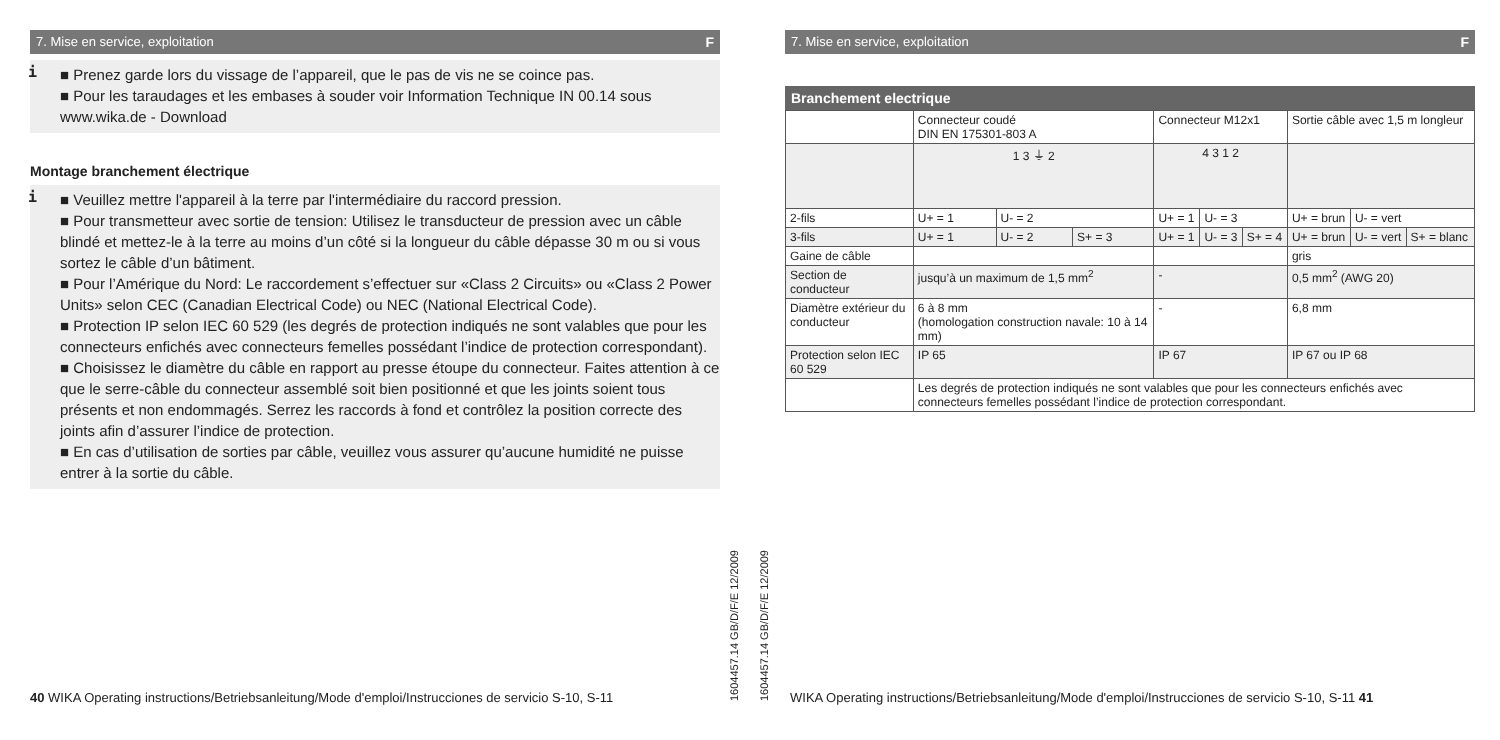7. Mise en service, exploitation F
i
■ Prenez garde lors du vissage de l’appareil, que le pas de vis ne se coince pas.
■ Pour les taraudages et les embases à souder voir Information Technique IN 00.14 sous www.wika.de - Download
Montage branchement électrique
i
■ Veuillez mettre l'appareil à la terre par l'intermédiaire du raccord pression.
■ Pour transmetteur avec sortie de tension: Utilisez le transducteur de pression avec un câble blindé et mettez-le à la terre au moins d’un côté si la longueur du câble dépasse 30 m ou si vous sortez le câble d’un bâtiment.
■ Pour l’Amérique du Nord: Le raccordement s’effectuer sur «Class 2 Circuits» ou «Class 2 Power Units» selon CEC (Canadian Electrical Code) ou NEC (National Electrical Code).
■ Protection IP selon IEC 60 529 (les degrés de protection indiqués ne sont valables que pour les connecteurs enfichés avec connecteurs femelles possédant l’indice de protection correspondant).
■ Choisissez le diamètre du câble en rapport au presse étoupe du connecteur. Faites attention à ce que le serre-câble du connecteur assemblé soit bien positionné et que les joints soient tous présents et non endommagés. Serrez les raccords à fond et contrôlez la position correcte des joints afin d’assurer l’indice de protection.
■ En cas d’utilisation de sorties par câble, veuillez vous assurer qu’aucune humidité ne puisse entrer à la sortie du câble.
7. Mise en service, exploitation F
Branchement electrique
| | Connecteur coudé DIN EN 175301-803 A | | | Connecteur M12x1 | | | Sortie câble avec 1,5 m longleur | | |
| | 1 3 ⏚ 2 | | | 4 3 1 2 | | | | | |
| 2-fils | U+ = 1 | U- = 2 | | U+ = 1 | U- = 3 | | U+ = brun | U- = vert | |
| 3-fils | U+ = 1 | U- = 2 | S+ = 3 | U+ = 1 | U- = 3 | S+ = 4 | U+ = brun | U- = vert | S+ = blanc |
| Gaine de câble | | | | | | | gris | | |
| Section de conducteur | jusqu’à un maximum de 1,5 mm<sup>2</sup> | | | - | | | 0,5 mm<sup>2</sup> (AWG 20) | | |
| Diamètre extérieur du conducteur | 6 à 8 mm (homologation construction navale: 10 à 14 mm) | | | - | | | 6,8 mm | | |
| Protection selon IEC 60 529 | IP 65 | | | IP 67 | | | IP 67 ou IP 68 | | |
| | Les degrés de protection indiqués ne sont valables que pour les connecteurs enfichés avec connecteurs femelles possédant l’indice de protection correspondant. | | | | | | | | |
40 WIKA Operating instructions/Betriebsanleitung/Mode d'emploi/Instrucciones de servicio S-10, S-11
1604457.14 GB/D/F/E 12/2009
1604457.14 GB/D/F/E 12/2009
WIKA Operating instructions/Betriebsanleitung/Mode d'emploi/Instrucciones de servicio S-10, S-11 41